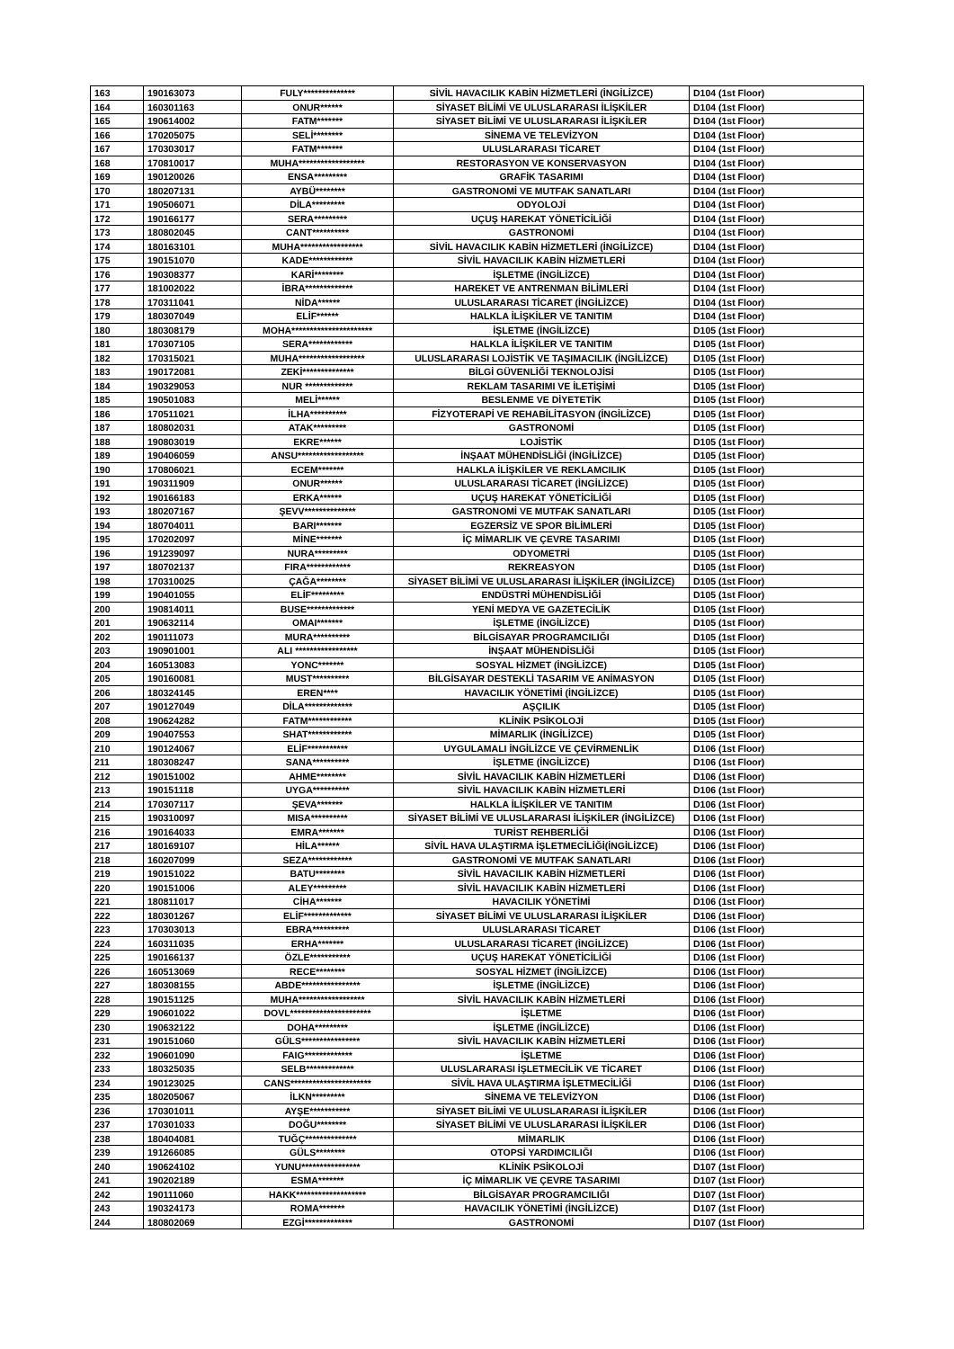| 163 | 190163073 | FULY************** | SİVİL HAVACILIK KABİN HİZMETLERİ (İNGİLİZCE) | D104 (1st Floor) |
| 164 | 160301163 | ONUR****** | SİYASET BİLİMİ VE ULUSLARARASI İLİŞKİLER | D104 (1st Floor) |
| 165 | 190614002 | FATM******* | SİYASET BİLİMİ VE ULUSLARARASI İLİŞKİLER | D104 (1st Floor) |
| 166 | 170205075 | SELİ******** | SİNEMA VE TELEVİZYON | D104 (1st Floor) |
| 167 | 170303017 | FATM******* | ULUSLARARASI TİCARET | D104 (1st Floor) |
| 168 | 170810017 | MUHA****************** | RESTORASYON VE KONSERVASYON | D104 (1st Floor) |
| 169 | 190120026 | ENSA********* | GRAFİK TASARIMI | D104 (1st Floor) |
| 170 | 180207131 | AYBÜ******** | GASTRONOMİ VE MUTFAK SANATLARI | D104 (1st Floor) |
| 171 | 190506071 | DİLA********* | ODYOLOJİ | D104 (1st Floor) |
| 172 | 190166177 | SERA********* | UÇUŞ HAREKAT YÖNETİCİLİĞİ | D104 (1st Floor) |
| 173 | 180802045 | CANT********** | GASTRONOMİ | D104 (1st Floor) |
| 174 | 180163101 | MUHA***************** | SİVİL HAVACILIK KABİN HİZMETLERİ (İNGİLİZCE) | D104 (1st Floor) |
| 175 | 190151070 | KADE************ | SİVİL HAVACILIK KABİN HİZMETLERİ | D104 (1st Floor) |
| 176 | 190308377 | KARİ******** | İŞLETME (İNGİLİZCE) | D104 (1st Floor) |
| 177 | 181002022 | İBRA************* | HAREKET VE ANTRENMAN BİLİMLERİ | D104 (1st Floor) |
| 178 | 170311041 | NİDA****** | ULUSLARARASI TİCARET (İNGİLİZCE) | D104 (1st Floor) |
| 179 | 180307049 | ELİF****** | HALKLA İLİŞKİLER VE TANITIM | D104 (1st Floor) |
| 180 | 180308179 | MOHA********************** | İŞLETME (İNGİLİZCE) | D105 (1st Floor) |
| 181 | 170307105 | SERA************ | HALKLA İLİŞKİLER VE TANITIM | D105 (1st Floor) |
| 182 | 170315021 | MUHA****************** | ULUSLARARASI LOJİSTİK VE TAŞIMACILIK (İNGİLİZCE) | D105 (1st Floor) |
| 183 | 190172081 | ZEKİ************** | BİLGİ GÜVENLİĞİ TEKNOLOJİSİ | D105 (1st Floor) |
| 184 | 190329053 | NUR ************* | REKLAM TASARIMI VE İLETİŞİMİ | D105 (1st Floor) |
| 185 | 190501083 | MELİ****** | BESLENME VE DİYETETİK | D105 (1st Floor) |
| 186 | 170511021 | İLHA********** | FİZYOTERAPİ VE REHABİLİTASYON (İNGİLİZCE) | D105 (1st Floor) |
| 187 | 180802031 | ATAK********* | GASTRONOMİ | D105 (1st Floor) |
| 188 | 190803019 | EKRE****** | LOJİSTİK | D105 (1st Floor) |
| 189 | 190406059 | ANSU****************** | İNŞAAT MÜHENDİSLİĞİ (İNGİLİZCE) | D105 (1st Floor) |
| 190 | 170806021 | ECEM******* | HALKLA İLİŞKİLER VE REKLAMCILIK | D105 (1st Floor) |
| 191 | 190311909 | ONUR****** | ULUSLARARASI TİCARET (İNGİLİZCE) | D105 (1st Floor) |
| 192 | 190166183 | ERKA****** | UÇUŞ HAREKAT YÖNETİCİLİĞİ | D105 (1st Floor) |
| 193 | 180207167 | ŞEVV************** | GASTRONOMİ VE MUTFAK SANATLARI | D105 (1st Floor) |
| 194 | 180704011 | BARI******* | EGZERSİZ VE SPOR BİLİMLERİ | D105 (1st Floor) |
| 195 | 170202097 | MİNE******* | İÇ MİMARLIK VE ÇEVRE TASARIMI | D105 (1st Floor) |
| 196 | 191239097 | NURA********* | ODYOMETRİ | D105 (1st Floor) |
| 197 | 180702137 | FIRA************ | REKREASYON | D105 (1st Floor) |
| 198 | 170310025 | ÇAĞA******** | SİYASET BİLİMİ VE ULUSLARARASI İLİŞKİLER (İNGİLİZCE) | D105 (1st Floor) |
| 199 | 190401055 | ELİF********* | ENDÜSTRİ MÜHENDİSLİĞİ | D105 (1st Floor) |
| 200 | 190814011 | BUSE************* | YENİ MEDYA VE GAZETECİLİK | D105 (1st Floor) |
| 201 | 190632114 | OMAI******* | İŞLETME (İNGİLİZCE) | D105 (1st Floor) |
| 202 | 190111073 | MURA********** | BİLGİSAYAR PROGRAMCILIĞI | D105 (1st Floor) |
| 203 | 190901001 | ALI ***************** | İNŞAAT MÜHENDİSLİĞİ | D105 (1st Floor) |
| 204 | 160513083 | YONC******* | SOSYAL HİZMET (İNGİLİZCE) | D105 (1st Floor) |
| 205 | 190160081 | MUST********** | BİLGİSAYAR DESTEKLİ TASARIM VE ANİMASYON | D105 (1st Floor) |
| 206 | 180324145 | EREN**** | HAVACILIK YÖNETİMİ (İNGİLİZCE) | D105 (1st Floor) |
| 207 | 190127049 | DİLA************* | AŞÇILIK | D105 (1st Floor) |
| 208 | 190624282 | FATM************ | KLİNİK PSİKOLOJİ | D105 (1st Floor) |
| 209 | 190407553 | SHAT************ | MİMARLIK (İNGİLİZCE) | D105 (1st Floor) |
| 210 | 190124067 | ELİF*********** | UYGULAMALI İNGİLİZCE VE ÇEVİRMENLİK | D106 (1st Floor) |
| 211 | 180308247 | SANA********** | İŞLETME (İNGİLİZCE) | D106 (1st Floor) |
| 212 | 190151002 | AHME******** | SİVİL HAVACILIK KABİN HİZMETLERİ | D106 (1st Floor) |
| 213 | 190151118 | UYGA********** | SİVİL HAVACILIK KABİN HİZMETLERİ | D106 (1st Floor) |
| 214 | 170307117 | ŞEVA******* | HALKLA İLİŞKİLER VE TANITIM | D106 (1st Floor) |
| 215 | 190310097 | MISA********** | SİYASET BİLİMİ VE ULUSLARARASI İLİŞKİLER (İNGİLİZCE) | D106 (1st Floor) |
| 216 | 190164033 | EMRA******* | TURİST REHBERLİĞİ | D106 (1st Floor) |
| 217 | 180169107 | HİLA****** | SİVİL HAVA ULAŞTIRMA İŞLETMECİLİĞİ(İNGİLİZCE) | D106 (1st Floor) |
| 218 | 160207099 | SEZA************ | GASTRONOMİ VE MUTFAK SANATLARI | D106 (1st Floor) |
| 219 | 190151022 | BATU******** | SİVİL HAVACILIK KABİN HİZMETLERİ | D106 (1st Floor) |
| 220 | 190151006 | ALEY********* | SİVİL HAVACILIK KABİN HİZMETLERİ | D106 (1st Floor) |
| 221 | 180811017 | CİHA******* | HAVACILIK YÖNETİMİ | D106 (1st Floor) |
| 222 | 180301267 | ELİF************* | SİYASET BİLİMİ VE ULUSLARARASI İLİŞKİLER | D106 (1st Floor) |
| 223 | 170303013 | EBRA********** | ULUSLARARASI TİCARET | D106 (1st Floor) |
| 224 | 160311035 | ERHA******* | ULUSLARARASI TİCARET (İNGİLİZCE) | D106 (1st Floor) |
| 225 | 190166137 | ÖZLE*********** | UÇUŞ HAREKAT YÖNETİCİLİĞİ | D106 (1st Floor) |
| 226 | 160513069 | RECE******** | SOSYAL HİZMET (İNGİLİZCE) | D106 (1st Floor) |
| 227 | 180308155 | ABDE**************** | İŞLETME (İNGİLİZCE) | D106 (1st Floor) |
| 228 | 190151125 | MUHA****************** | SİVİL HAVACILIK KABİN HİZMETLERİ | D106 (1st Floor) |
| 229 | 190601022 | DOVL********************** | İŞLETME | D106 (1st Floor) |
| 230 | 190632122 | DOHA********* | İŞLETME (İNGİLİZCE) | D106 (1st Floor) |
| 231 | 190151060 | GÜLS**************** | SİVİL HAVACILIK KABİN HİZMETLERİ | D106 (1st Floor) |
| 232 | 190601090 | FAIG************* | İŞLETME | D106 (1st Floor) |
| 233 | 180325035 | SELB************* | ULUSLARARASI İŞLETMECİLİK VE TİCARET | D106 (1st Floor) |
| 234 | 190123025 | CANS********************** | SİVİL HAVA ULAŞTIRMA İŞLETMECİLİĞİ | D106 (1st Floor) |
| 235 | 180205067 | İLKN********* | SİNEMA VE TELEVİZYON | D106 (1st Floor) |
| 236 | 170301011 | AYŞE*********** | SİYASET BİLİMİ VE ULUSLARARASI İLİŞKİLER | D106 (1st Floor) |
| 237 | 170301033 | DOĞU******** | SİYASET BİLİMİ VE ULUSLARARASI İLİŞKİLER | D106 (1st Floor) |
| 238 | 180404081 | TUĞÇ************** | MİMARLIK | D106 (1st Floor) |
| 239 | 191266085 | GÜLS******** | OTOPSİ YARDIMCILIĞI | D106 (1st Floor) |
| 240 | 190624102 | YUNU**************** | KLİNİK PSİKOLOJİ | D107 (1st Floor) |
| 241 | 190202189 | ESMA******* | İÇ MİMARLIK VE ÇEVRE TASARIMI | D107 (1st Floor) |
| 242 | 190111060 | HAKK******************* | BİLGİSAYAR PROGRAMCILIĞI | D107 (1st Floor) |
| 243 | 190324173 | ROMA******* | HAVACILIK YÖNETİMİ (İNGİLİZCE) | D107 (1st Floor) |
| 244 | 180802069 | EZGİ************* | GASTRONOMİ | D107 (1st Floor) |